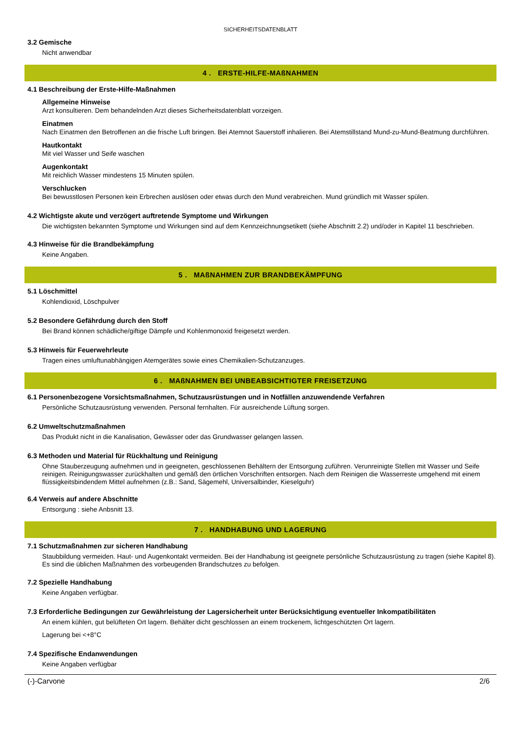SICHERHEITSDATENBLATT
3.2 Gemische
Nicht anwendbar
4 . ERSTE-HILFE-MAßNAHMEN
4.1 Beschreibung der Erste-Hilfe-Maßnahmen
Allgemeine Hinweise
Arzt konsultieren. Dem behandelnden Arzt dieses Sicherheitsdatenblatt vorzeigen.
Einatmen
Nach Einatmen den Betroffenen an die frische Luft bringen. Bei Atemnot Sauerstoff inhalieren. Bei Atemstillstand Mund-zu-Mund-Beatmung durchführen.
Hautkontakt
Mit viel Wasser und Seife waschen
Augenkontakt
Mit reichlich Wasser mindestens 15 Minuten spülen.
Verschlucken
Bei bewusstlosen Personen kein Erbrechen auslösen oder etwas durch den Mund verabreichen. Mund gründlich mit Wasser spülen.
4.2 Wichtigste akute und verzögert auftretende Symptome und Wirkungen
Die wichtigsten bekannten Symptome und Wirkungen sind auf dem Kennzeichnungsetikett (siehe Abschnitt 2.2) und/oder in Kapitel 11 beschrieben.
4.3 Hinweise für die Brandbekämpfung
Keine Angaben.
5 . MAßNAHMEN ZUR BRANDBEKÄMPFUNG
5.1 Löschmittel
Kohlendioxid, Löschpulver
5.2 Besondere Gefährdung durch den Stoff
Bei Brand können schädliche/giftige Dämpfe und Kohlenmonoxid freigesetzt werden.
5.3 Hinweis für Feuerwehrleute
Tragen eines umluftunabhängigen Atemgerätes sowie eines Chemikalien-Schutzanzuges.
6 . MAßNAHMEN BEI UNBEABSICHTIGTER FREISETZUNG
6.1 Personenbezogene Vorsichtsmaßnahmen, Schutzausrüstungen und in Notfällen anzuwendende Verfahren
Persönliche Schutzausrüstung verwenden. Personal fernhalten. Für ausreichende Lüftung sorgen.
6.2 Umweltschutzmaßnahmen
Das Produkt nicht in die Kanalisation, Gewässer oder das Grundwasser gelangen lassen.
6.3 Methoden und Material für Rückhaltung und Reinigung
Ohne Stauberzeugung aufnehmen und in geeigneten, geschlossenen Behältern der Entsorgung zuführen. Verunreinigte Stellen mit Wasser und Seife reinigen. Reinigungswasser zurückhalten und gemäß den örtlichen Vorschriften entsorgen. Nach dem Reinigen die Wasserreste umgehend mit einem flüssigkeitsbindendem Mittel aufnehmen (z.B.: Sand, Sägemehl, Universalbinder, Kieselguhr)
6.4 Verweis auf andere Abschnitte
Entsorgung : siehe Anbsnitt 13.
7 . HANDHABUNG UND LAGERUNG
7.1 Schutzmaßnahmen zur sicheren Handhabung
Staubbildung vermeiden. Haut- und Augenkontakt vermeiden. Bei der Handhabung ist geeignete persönliche Schutzausrüstung zu tragen (siehe Kapitel 8). Es sind die üblichen Maßnahmen des vorbeugenden Brandschutzes zu befolgen.
7.2 Spezielle Handhabung
Keine Angaben verfügbar.
7.3 Erforderliche Bedingungen zur Gewährleistung der Lagersicherheit unter Berücksichtigung eventueller Inkompatibilitäten
An einem kühlen, gut belüfteten Ort lagern. Behälter dicht geschlossen an einem trockenem, lichtgeschützten Ort lagern.
Lagerung bei <+8°C
7.4 Spezifische Endanwendungen
Keine Angaben verfügbar
(-)-Carvone 2/6